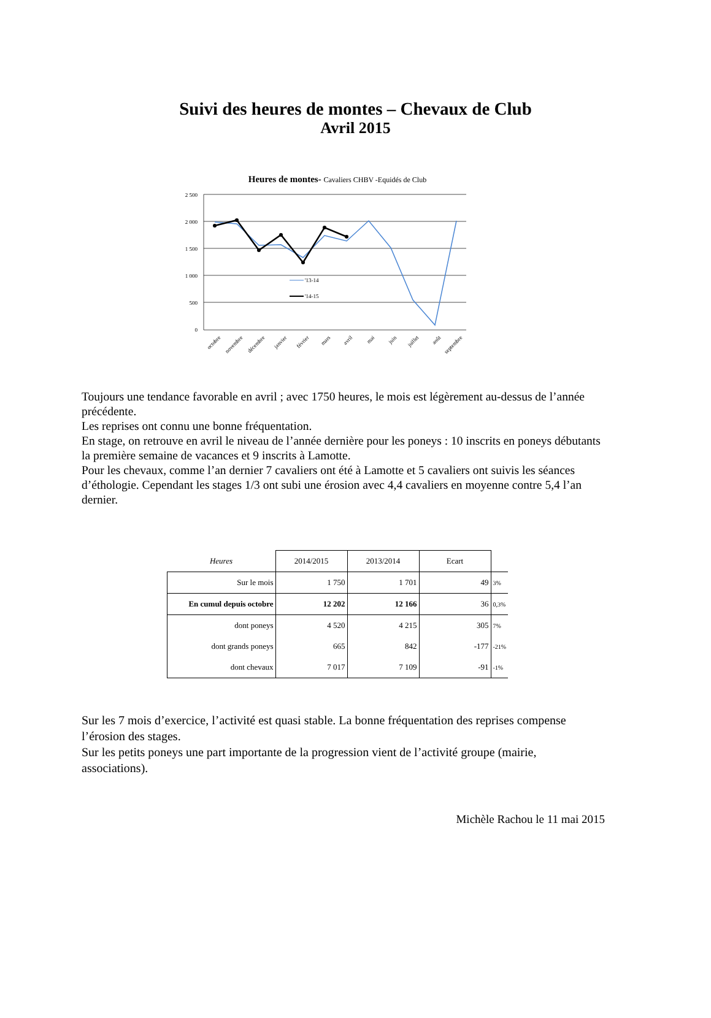Suivi des heures de montes – Chevaux de Club
Avril 2015
Heures de montes- Cavaliers CHBV -Equidés de Club
2 500
2 000
1 500
1 000
500
0
'13-14
'14-15
octobre
novembre
décembre
janvier
février
mars
avril
mai
juin
juillet
août
septembre
Toujours une tendance favorable en avril ; avec 1750 heures, le mois est légèrement au-dessus de l’année précédente.
Les reprises ont connu une bonne fréquentation.
En stage, on retrouve en avril le niveau de l’année dernière pour les poneys : 10 inscrits en poneys débutants la première semaine de vacances et 9 inscrits à Lamotte.
Pour les chevaux, comme l’an dernier 7 cavaliers ont été à Lamotte et 5 cavaliers ont suivis les séances d’éthologie. Cependant les stages 1/3 ont subi une érosion avec 4,4 cavaliers en moyenne contre 5,4 l’an dernier.
| Heures | 2014/2015 | 2013/2014 | Ecart | |
| --- | --- | --- | --- | --- |
| Sur le mois | 1 750 | 1 701 | 49 | 3% |
| En cumul depuis octobre | 12 202 | 12 166 | 36 | 0,3% |
| dont poneys | 4 520 | 4 215 | 305 | 7% |
| dont grands poneys | 665 | 842 | -177 | -21% |
| dont chevaux | 7 017 | 7 109 | -91 | -1% |
Sur les 7 mois d’exercice, l’activité est quasi stable. La bonne fréquentation des reprises compense l’érosion des stages.
Sur les petits poneys une part importante de la progression vient de l’activité groupe (mairie, associations).
Michèle Rachou le 11 mai 2015